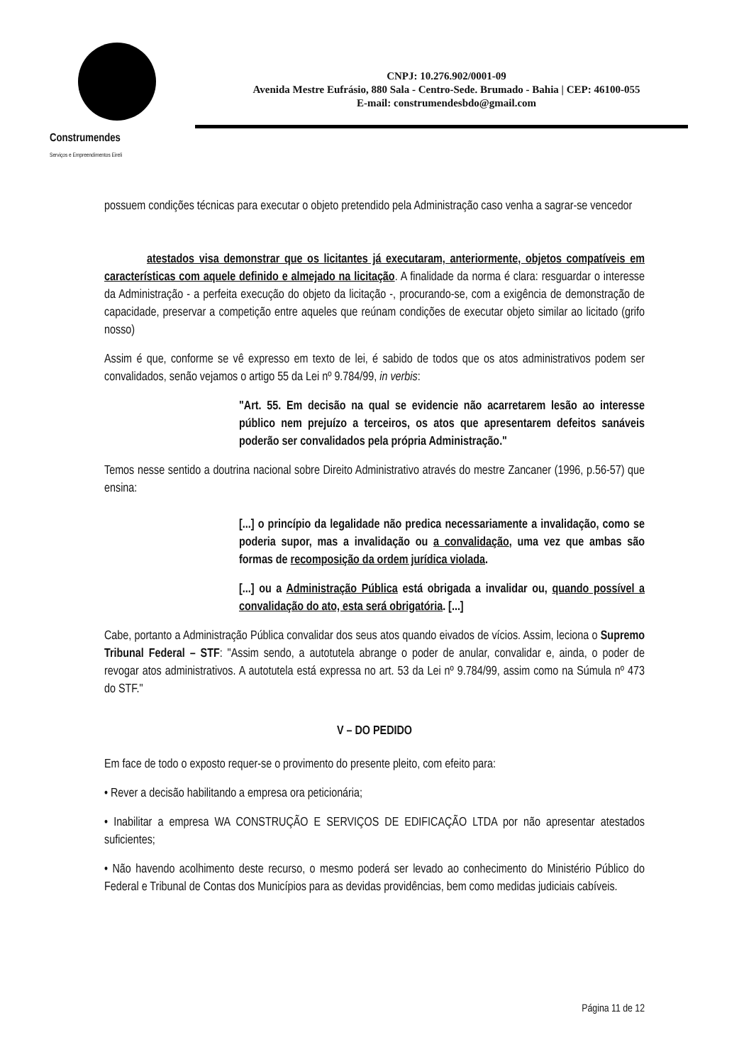Construmendes
Serviços e Empreendimentos Eireli
CNPJ: 10.276.902/0001-09
Avenida Mestre Eufrásio, 880 Sala - Centro-Sede. Brumado - Bahia | CEP: 46100-055
E-mail: construmendesbdo@gmail.com
possuem condições técnicas para executar o objeto pretendido pela Administração caso venha a sagrar-se vencedor
atestados visa demonstrar que os licitantes já executaram, anteriormente, objetos compatíveis em características com aquele definido e almejado na licitação. A finalidade da norma é clara: resguardar o interesse da Administração - a perfeita execução do objeto da licitação -, procurando-se, com a exigência de demonstração de capacidade, preservar a competição entre aqueles que reúnam condições de executar objeto similar ao licitado (grifo nosso)
Assim é que, conforme se vê expresso em texto de lei, é sabido de todos que os atos administrativos podem ser convalidados, senão vejamos o artigo 55 da Lei nº 9.784/99, in verbis:
"Art. 55. Em decisão na qual se evidencie não acarretarem lesão ao interesse público nem prejuízo a terceiros, os atos que apresentarem defeitos sanáveis poderão ser convalidados pela própria Administração."
Temos nesse sentido a doutrina nacional sobre Direito Administrativo através do mestre Zancaner (1996, p.56-57) que ensina:
[...] o princípio da legalidade não predica necessariamente a invalidação, como se poderia supor, mas a invalidação ou a convalidação, uma vez que ambas são formas de recomposição da ordem jurídica violada.
[...] ou a Administração Pública está obrigada a invalidar ou, quando possível a convalidação do ato, esta será obrigatória. [...]
Cabe, portanto a Administração Pública convalidar dos seus atos quando eivados de vícios. Assim, leciona o Supremo Tribunal Federal – STF: "Assim sendo, a autotutela abrange o poder de anular, convalidar e, ainda, o poder de revogar atos administrativos. A autotutela está expressa no art. 53 da Lei nº 9.784/99, assim como na Súmula nº 473 do STF."
V – DO PEDIDO
Em face de todo o exposto requer-se o provimento do presente pleito, com efeito para:
• Rever a decisão habilitando a empresa ora peticionária;
• Inabilitar a empresa WA CONSTRUÇÃO E SERVIÇOS DE EDIFICAÇÃO LTDA por não apresentar atestados suficientes;
• Não havendo acolhimento deste recurso, o mesmo poderá ser levado ao conhecimento do Ministério Público do Federal e Tribunal de Contas dos Municípios para as devidas providências, bem como medidas judiciais cabíveis.
Página 11 de 12